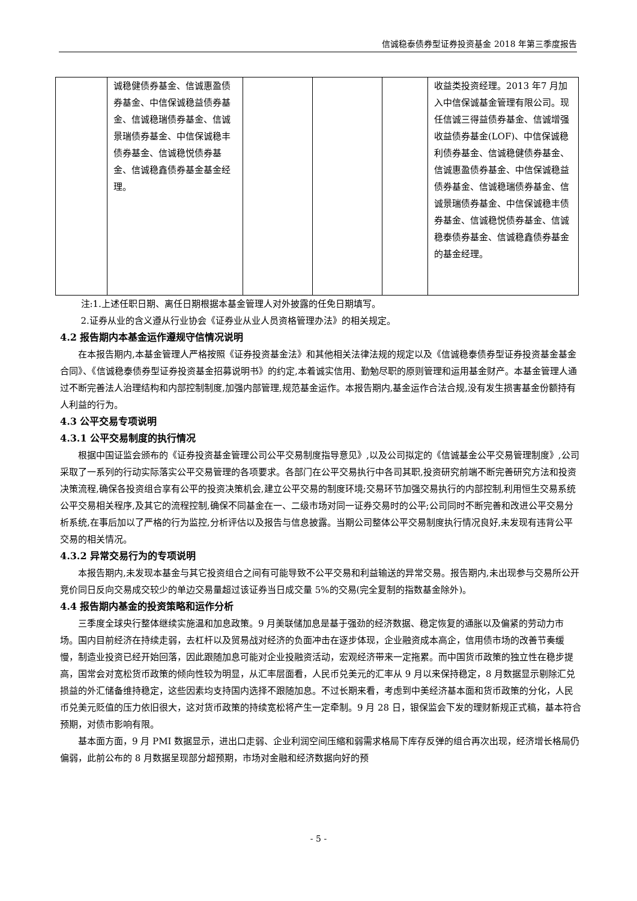信诚稳泰债券型证券投资基金 2018 年第三季度报告
| | 诚稳健债券基金、信诚惠盈债券基金、中信保诚稳益债券基金、信诚稳瑞债券基金、信诚景瑞债券基金、中信保诚稳丰债券基金、信诚稳悦债券基金、信诚稳鑫债券基金基金经理。 | | | | 收益类投资经理。2013 年7 月加入中信保诚基金管理有限公司。现任信诚三得益债券基金、信诚增强收益债券基金(LOF)、中信保诚稳利债券基金、信诚稳健债券基金、信诚惠盈债券基金、中信保诚稳益债券基金、信诚稳瑞债券基金、信诚景瑞债券基金、中信保诚稳丰债券基金、信诚稳悦债券基金、信诚稳泰债券基金、信诚稳鑫债券基金的基金经理。 |
注:1.上述任职日期、离任日期根据本基金管理人对外披露的任免日期填写。
2.证券从业的含义遵从行业协会《证券业从业人员资格管理办法》的相关规定。
4.2 报告期内本基金运作遵规守信情况说明
在本报告期内,本基金管理人严格按照《证券投资基金法》和其他相关法律法规的规定以及《信诚稳泰债券型证券投资基金基金合同》、《信诚稳泰债券型证券投资基金招募说明书》的约定,本着诚实信用、勤勉尽职的原则管理和运用基金财产。本基金管理人通过不断完善法人治理结构和内部控制制度,加强内部管理,规范基金运作。本报告期内,基金运作合法合规,没有发生损害基金份额持有人利益的行为。
4.3 公平交易专项说明
4.3.1 公平交易制度的执行情况
根据中国证监会颁布的《证券投资基金管理公司公平交易制度指导意见》,以及公司拟定的《信诚基金公平交易管理制度》,公司采取了一系列的行动实际落实公平交易管理的各项要求。各部门在公平交易执行中各司其职,投资研究前端不断完善研究方法和投资决策流程,确保各投资组合享有公平的投资决策机会,建立公平交易的制度环境;交易环节加强交易执行的内部控制,利用恒生交易系统公平交易相关程序,及其它的流程控制,确保不同基金在一、二级市场对同一证券交易时的公平;公司同时不断完善和改进公平交易分析系统,在事后加以了严格的行为监控,分析评估以及报告与信息披露。当期公司整体公平交易制度执行情况良好,未发现有违背公平交易的相关情况。
4.3.2 异常交易行为的专项说明
本报告期内,未发现本基金与其它投资组合之间有可能导致不公平交易和利益输送的异常交易。报告期内,未出现参与交易所公开竞价同日反向交易成交较少的单边交易量超过该证券当日成交量 5%的交易(完全复制的指数基金除外)。
4.4 报告期内基金的投资策略和运作分析
三季度全球央行整体继续实施温和加息政策。9 月美联储加息是基于强劲的经济数据、稳定恢复的通胀以及偏紧的劳动力市场。国内目前经济在持续走弱，去杠杆以及贸易战对经济的负面冲击在逐步体现，企业融资成本高企，信用债市场的改善节奏缓慢，制造业投资已经开始回落，因此跟随加息可能对企业投融资活动，宏观经济带来一定拖累。而中国货币政策的独立性在稳步提高，国常会对宽松货币政策的倾向性较为明显，从汇率层面看，人民币兑美元的汇率从 9 月以来保持稳定，8 月数据显示剔除汇兑损益的外汇储备维持稳定，这些因素均支持国内选择不跟随加息。不过长期来看，考虑到中美经济基本面和货币政策的分化，人民币兑美元贬值的压力依旧很大，这对货币政策的持续宽松将产生一定牵制。9 月 28 日，银保监会下发的理财新规正式稿，基本符合预期，对债市影响有限。
基本面方面，9 月 PMI 数据显示，进出口走弱、企业利润空间压缩和弱需求格局下库存反弹的组合再次出现，经济增长格局仍偏弱，此前公布的 8 月数据呈现部分超预期，市场对金融和经济数据向好的预
- 5 -